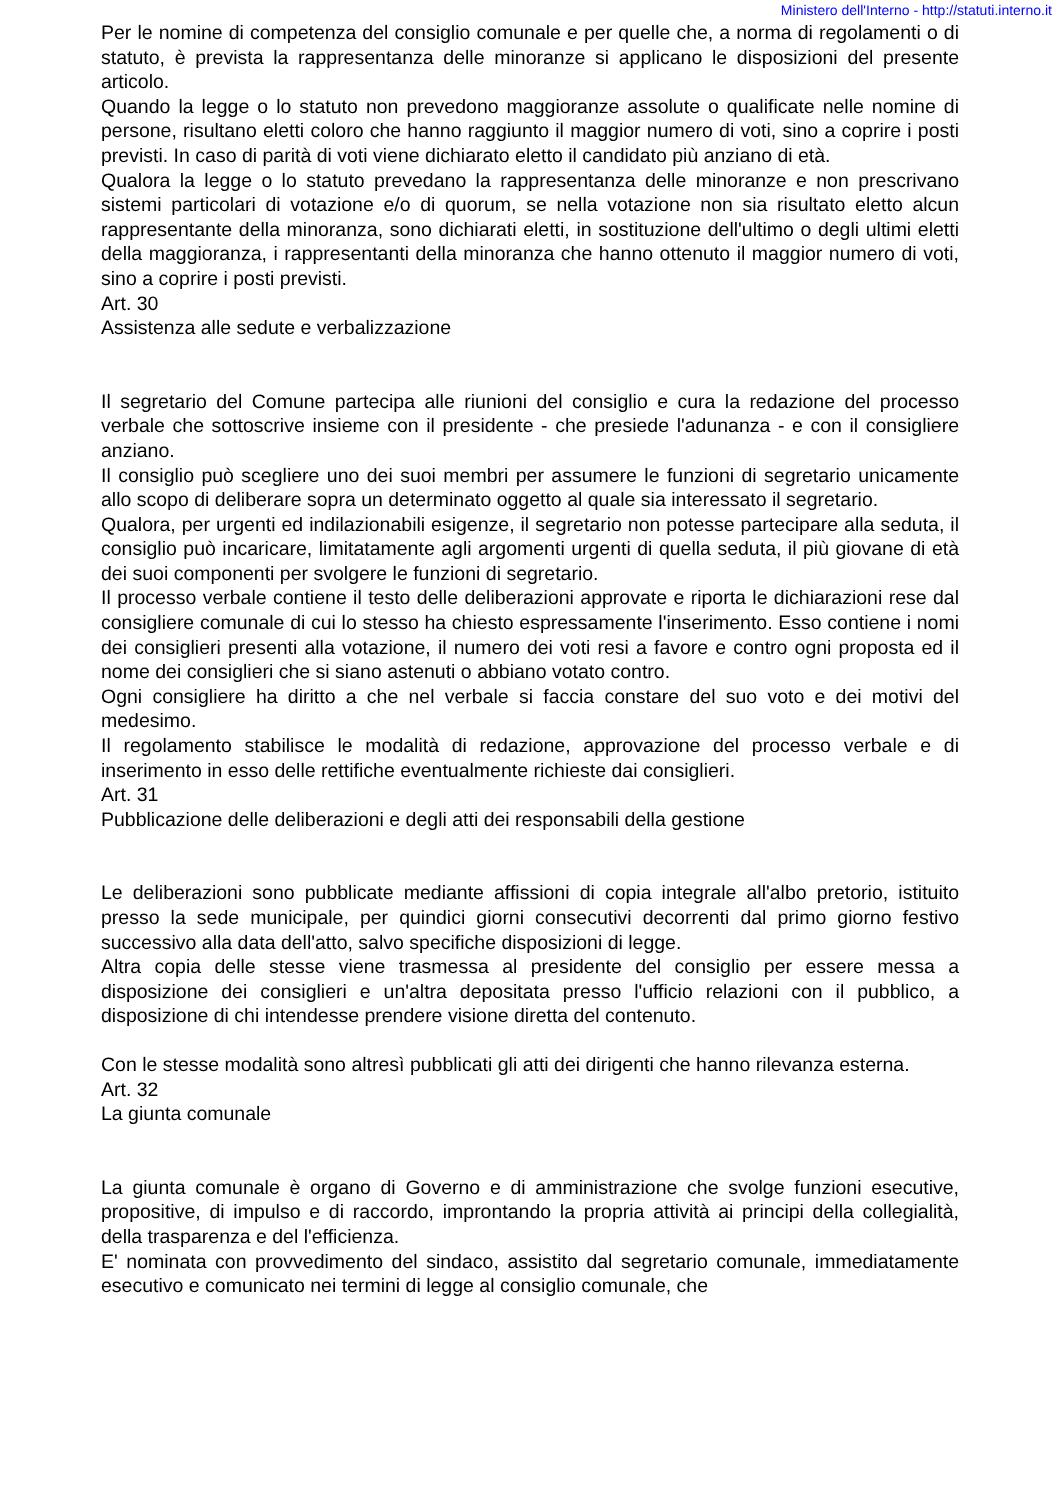Ministero dell'Interno - http://statuti.interno.it
Per le nomine di competenza del consiglio comunale e per quelle che, a norma di regolamenti o di statuto, è prevista la rappresentanza delle minoranze si applicano le disposizioni del presente articolo.
Quando la legge o lo statuto non prevedono maggioranze assolute o qualificate nelle nomine di persone, risultano eletti coloro che hanno raggiunto il maggior numero di voti, sino a coprire i posti previsti. In caso di parità di voti viene dichiarato eletto il candidato più anziano di età.
Qualora la legge o lo statuto prevedano la rappresentanza delle minoranze e non prescrivano sistemi particolari di votazione e/o di quorum, se nella votazione non sia risultato eletto alcun rappresentante della minoranza, sono dichiarati eletti, in sostituzione dell'ultimo o degli ultimi eletti della maggioranza, i rappresentanti della minoranza che hanno ottenuto il maggior numero di voti, sino a coprire i posti previsti.
Art. 30
Assistenza alle sedute e verbalizzazione
Il segretario del Comune partecipa alle riunioni del consiglio e cura la redazione del processo verbale che sottoscrive insieme con il presidente - che presiede l'adunanza - e con il consigliere anziano.
Il consiglio può scegliere uno dei suoi membri per assumere le funzioni di segretario unicamente allo scopo di deliberare sopra un determinato oggetto al quale sia interessato il segretario.
Qualora, per urgenti ed indilazionabili esigenze, il segretario non potesse partecipare alla seduta, il consiglio può incaricare, limitatamente agli argomenti urgenti di quella seduta, il più giovane di età dei suoi componenti per svolgere le funzioni di segretario.
Il processo verbale contiene il testo delle deliberazioni approvate e riporta le dichiarazioni rese dal consigliere comunale di cui lo stesso ha chiesto espressamente l'inserimento. Esso contiene i nomi dei consiglieri presenti alla votazione, il numero dei voti resi a favore e contro ogni proposta ed il nome dei consiglieri che si siano astenuti o abbiano votato contro.
Ogni consigliere ha diritto a che nel verbale si faccia constare del suo voto e dei motivi del medesimo.
Il regolamento stabilisce le modalità di redazione, approvazione del processo verbale e di inserimento in esso delle rettifiche eventualmente richieste dai consiglieri.
Art. 31
Pubblicazione delle deliberazioni e degli atti dei responsabili della gestione
Le deliberazioni sono pubblicate mediante affissioni di copia integrale all'albo pretorio, istituito presso la sede municipale, per quindici giorni consecutivi decorrenti dal primo giorno festivo successivo alla data dell'atto, salvo specifiche disposizioni di legge.
Altra copia delle stesse viene trasmessa al presidente del consiglio per essere messa a disposizione dei consiglieri e un'altra depositata presso l'ufficio relazioni con il pubblico, a disposizione di chi intendesse prendere visione diretta del contenuto.
Con le stesse modalità sono altresì pubblicati gli atti dei dirigenti che hanno rilevanza esterna.
Art. 32
La giunta comunale
La giunta comunale è organo di Governo e di amministrazione che svolge funzioni esecutive, propositive, di impulso e di raccordo, improntando la propria attività ai principi della collegialità, della trasparenza e del l'efficienza.
E' nominata con provvedimento del sindaco, assistito dal segretario comunale, immediatamente esecutivo e comunicato nei termini di legge al consiglio comunale, che